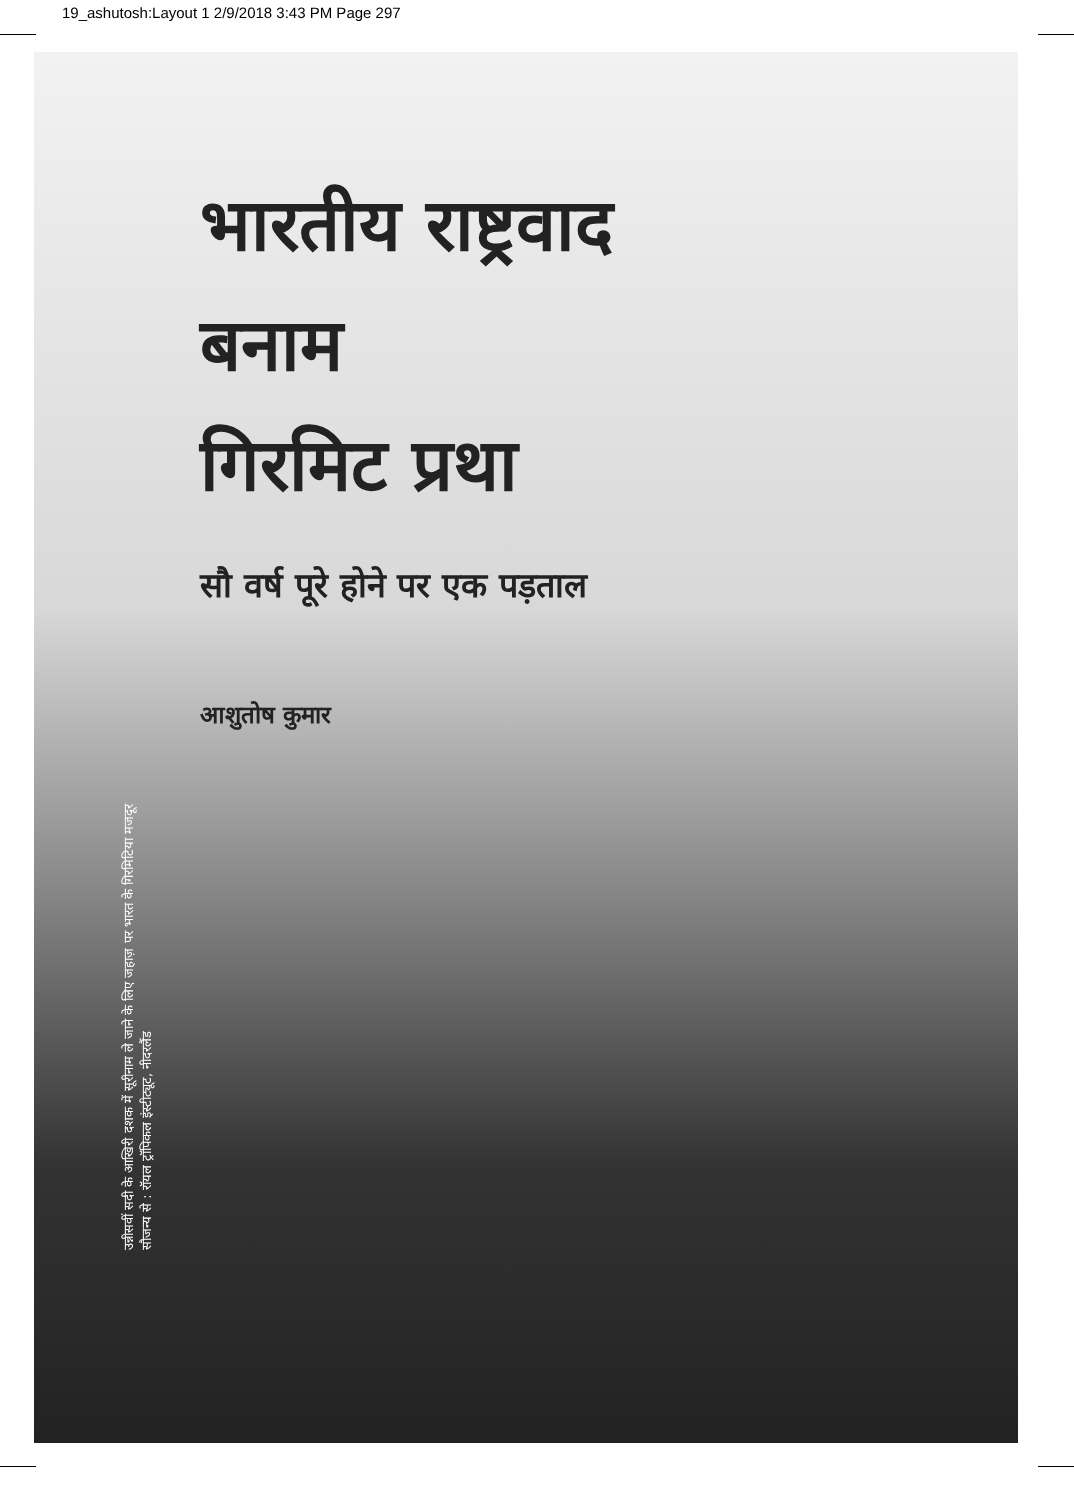19_ashutosh:Layout 1 2/9/2018 3:43 PM Page 297
भारतीय राष्ट्रवाद
बनाम
गिरमिट प्रथा
सौ वर्ष पूरे होने पर एक पड़ताल
आशुतोष कुमार
उन्नीसवीं सदी के आखिरी दशक में सूरीनाम ले जाने के लिए जहाज़ पर भारत के गिरमिटिया मजदूर
सौजन्य से : रॉयल ट्रॉपिकल इंस्टीट्यूट, नीदरलैंड